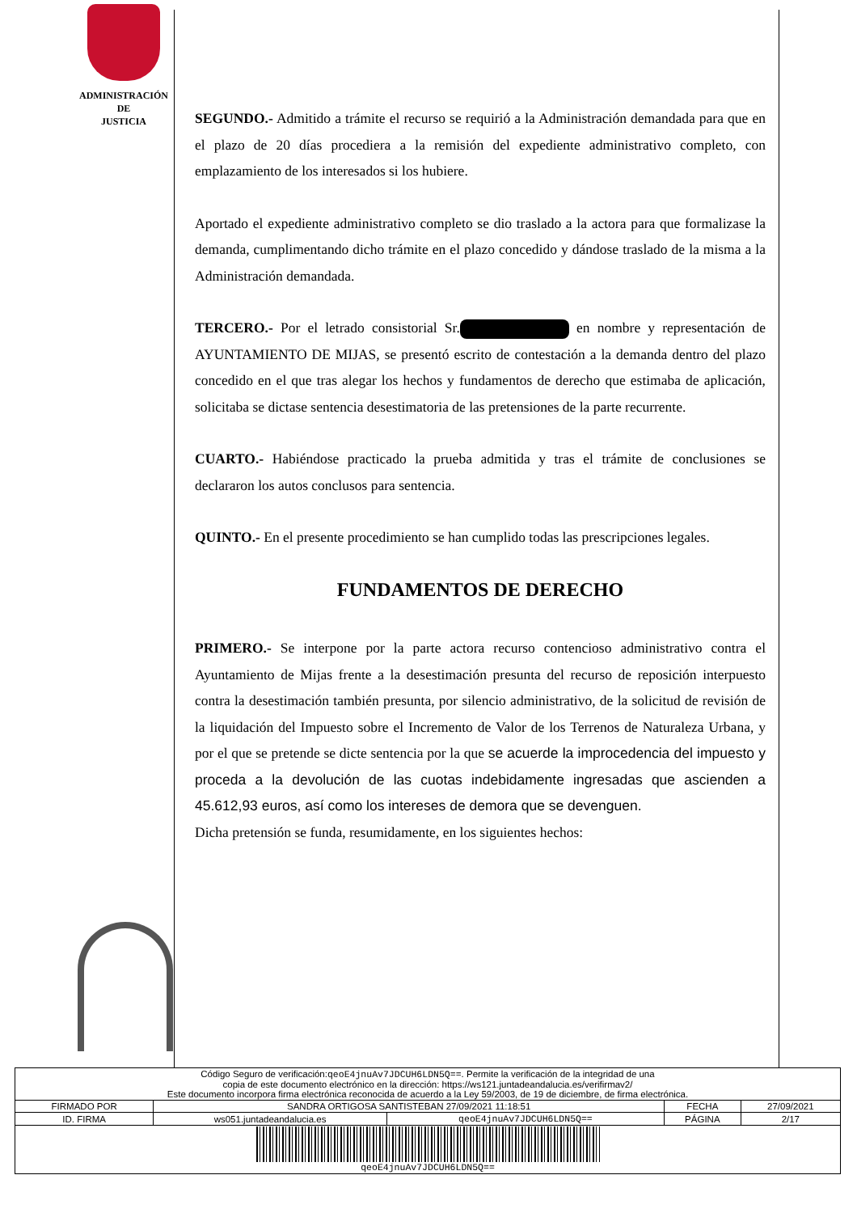ADMINISTRACIÓN
DE
JUSTICIA
SEGUNDO.- Admitido a trámite el recurso se requirió a la Administración demandada para que en el plazo de 20 días procediera a la remisión del expediente administrativo completo, con emplazamiento de los interesados si los hubiere.
Aportado el expediente administrativo completo se dio traslado a la actora para que formalizase la demanda, cumplimentando dicho trámite en el plazo concedido y dándose traslado de la misma a la Administración demandada.
TERCERO.- Por el letrado consistorial Sr. en nombre y representación de AYUNTAMIENTO DE MIJAS, se presentó escrito de contestación a la demanda dentro del plazo concedido en el que tras alegar los hechos y fundamentos de derecho que estimaba de aplicación, solicitaba se dictase sentencia desestimatoria de las pretensiones de la parte recurrente.
CUARTO.- Habiéndose practicado la prueba admitida y tras el trámite de conclusiones se declararon los autos conclusos para sentencia.
QUINTO.- En el presente procedimiento se han cumplido todas las prescripciones legales.
FUNDAMENTOS DE DERECHO
PRIMERO.- Se interpone por la parte actora recurso contencioso administrativo contra el Ayuntamiento de Mijas frente a la desestimación presunta del recurso de reposición interpuesto contra la desestimación también presunta, por silencio administrativo, de la solicitud de revisión de la liquidación del Impuesto sobre el Incremento de Valor de los Terrenos de Naturaleza Urbana, y por el que se pretende se dicte sentencia por la que se acuerde la improcedencia del impuesto y proceda a la devolución de las cuotas indebidamente ingresadas que ascienden a 45.612,93 euros, así como los intereses de demora que se devenguen.
Dicha pretensión se funda, resumidamente, en los siguientes hechos:
| Código Seguro de verificación: qeoE4jnuAv7JDCUH6LDN5Q== . Permite la verificación de la integridad de una copia de este documento electrónico en la dirección: https://ws121.juntadeandalucia.es/verifirmav2/ Este documento incorpora firma electrónica reconocida de acuerdo a la Ley 59/2003, de 19 de diciembre, de firma electrónica. | | | | |
| FIRMADO POR | SANDRA ORTIGOSA SANTISTEBAN 27/09/2021 11:18:51 | | FECHA | 27/09/2021 |
| ID. FIRMA | ws051.juntadeandalucia.es | qeoE4jnuAv7JDCUH6LDN5Q== | PÁGINA | 2/17 |
| qeoE4jnuAv7JDCUH6LDN5Q== | | | | |